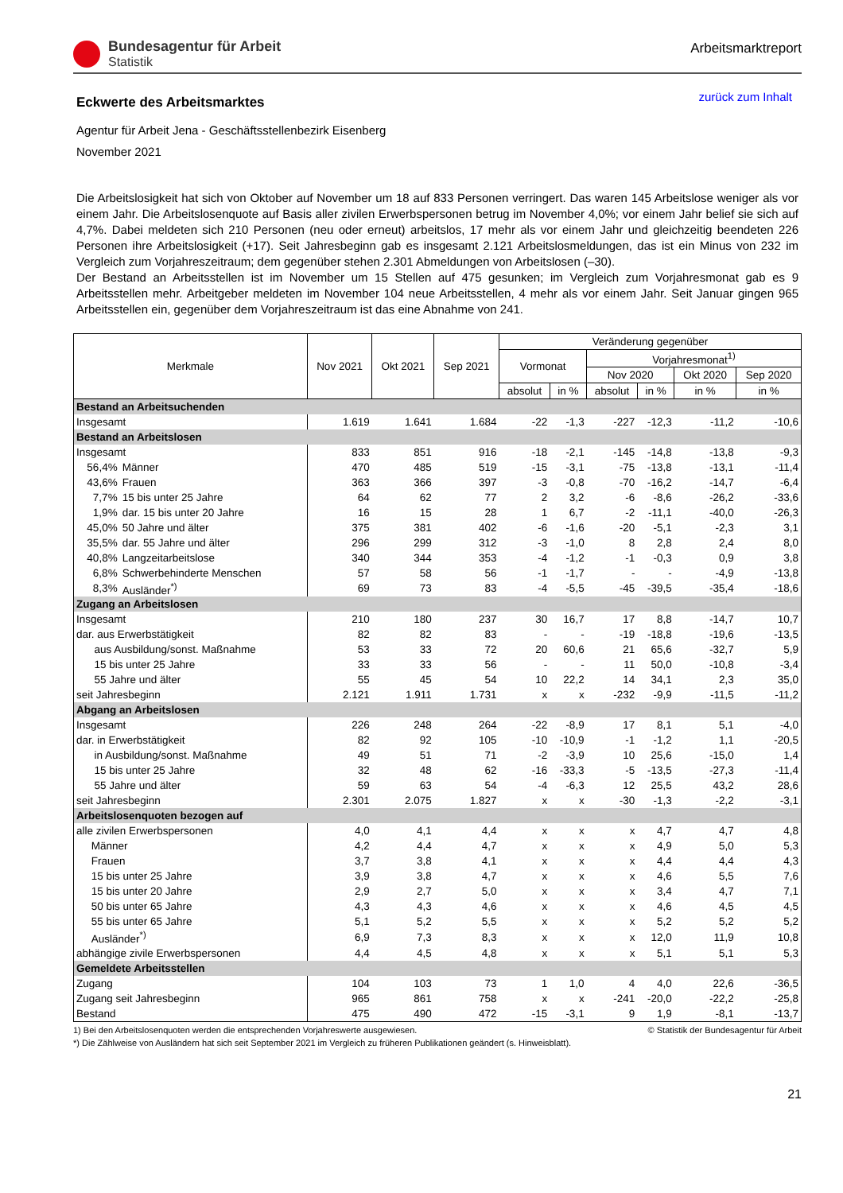Bundesagentur für Arbeit
Statistik
Arbeitsmarktreport
Eckwerte des Arbeitsmarktes
zurück zum Inhalt
Agentur für Arbeit Jena - Geschäftsstellenbezirk Eisenberg
November 2021
Die Arbeitslosigkeit hat sich von Oktober auf November um 18 auf 833 Personen verringert. Das waren 145 Arbeitslose weniger als vor einem Jahr. Die Arbeitslosenquote auf Basis aller zivilen Erwerbspersonen betrug im November 4,0%; vor einem Jahr belief sie sich auf 4,7%. Dabei meldeten sich 210 Personen (neu oder erneut) arbeitslos, 17 mehr als vor einem Jahr und gleichzeitig beendeten 226 Personen ihre Arbeitslosigkeit (+17). Seit Jahresbeginn gab es insgesamt 2.121 Arbeitslosmeldungen, das ist ein Minus von 232 im Vergleich zum Vorjahreszeitraum; dem gegenüber stehen 2.301 Abmeldungen von Arbeitslosen (–30).
Der Bestand an Arbeitsstellen ist im November um 15 Stellen auf 475 gesunken; im Vergleich zum Vorjahresmonat gab es 9 Arbeitsstellen mehr. Arbeitgeber meldeten im November 104 neue Arbeitsstellen, 4 mehr als vor einem Jahr. Seit Januar gingen 965 Arbeitsstellen ein, gegenüber dem Vorjahreszeitraum ist das eine Abnahme von 241.
| Merkmale | | Nov 2021 | Okt 2021 | Sep 2021 | Veränderung gegenüber | | | | | |
| --- | --- | --- | --- | --- | --- | --- | --- | --- | --- | --- |
| | | | | | Vormonat | | Vorjahresmonat<sup>1)</sup> | | | |
| | | | | | | | Nov 2020 | | Okt 2020 | Sep 2020 |
| | | | | | absolut | in % | absolut | in % | in % | in % |
| Bestand an Arbeitsuchenden | | | | | | | | | | |
| Insgesamt | | 1.619 | 1.641 | 1.684 | -22 | -1,3 | -227 | -12,3 | -11,2 | -10,6 |
| Bestand an Arbeitslosen | | | | | | | | | | |
| Insgesamt | | 833 | 851 | 916 | -18 | -2,1 | -145 | -14,8 | -13,8 | -9,3 |
| 56,4% | Männer | 470 | 485 | 519 | -15 | -3,1 | -75 | -13,8 | -13,1 | -11,4 |
| 43,6% | Frauen | 363 | 366 | 397 | -3 | -0,8 | -70 | -16,2 | -14,7 | -6,4 |
| 7,7% | 15 bis unter 25 Jahre | 64 | 62 | 77 | 2 | 3,2 | -6 | -8,6 | -26,2 | -33,6 |
| 1,9% | dar. 15 bis unter 20 Jahre | 16 | 15 | 28 | 1 | 6,7 | -2 | -11,1 | -40,0 | -26,3 |
| 45,0% | 50 Jahre und älter | 375 | 381 | 402 | -6 | -1,6 | -20 | -5,1 | -2,3 | 3,1 |
| 35,5% | dar. 55 Jahre und älter | 296 | 299 | 312 | -3 | -1,0 | 8 | 2,8 | 2,4 | 8,0 |
| 40,8% | Langzeitarbeitslose | 340 | 344 | 353 | -4 | -1,2 | -1 | -0,3 | 0,9 | 3,8 |
| 6,8% | Schwerbehinderte Menschen | 57 | 58 | 56 | -1 | -1,7 | - | - | -4,9 | -13,8 |
| 8,3% | Ausländer<sup>*)</sup> | 69 | 73 | 83 | -4 | -5,5 | -45 | -39,5 | -35,4 | -18,6 |
| Zugang an Arbeitslosen | | | | | | | | | | |
| Insgesamt | | 210 | 180 | 237 | 30 | 16,7 | 17 | 8,8 | -14,7 | 10,7 |
| dar. aus Erwerbstätigkeit | | 82 | 82 | 83 | - | - | -19 | -18,8 | -19,6 | -13,5 |
| aus Ausbildung/sonst. Maßnahme | | 53 | 33 | 72 | 20 | 60,6 | 21 | 65,6 | -32,7 | 5,9 |
| 15 bis unter 25 Jahre | | 33 | 33 | 56 | - | - | 11 | 50,0 | -10,8 | -3,4 |
| 55 Jahre und älter | | 55 | 45 | 54 | 10 | 22,2 | 14 | 34,1 | 2,3 | 35,0 |
| seit Jahresbeginn | | 2.121 | 1.911 | 1.731 | x | x | -232 | -9,9 | -11,5 | -11,2 |
| Abgang an Arbeitslosen | | | | | | | | | | |
| Insgesamt | | 226 | 248 | 264 | -22 | -8,9 | 17 | 8,1 | 5,1 | -4,0 |
| dar. in Erwerbstätigkeit | | 82 | 92 | 105 | -10 | -10,9 | -1 | -1,2 | 1,1 | -20,5 |
| in Ausbildung/sonst. Maßnahme | | 49 | 51 | 71 | -2 | -3,9 | 10 | 25,6 | -15,0 | 1,4 |
| 15 bis unter 25 Jahre | | 32 | 48 | 62 | -16 | -33,3 | -5 | -13,5 | -27,3 | -11,4 |
| 55 Jahre und älter | | 59 | 63 | 54 | -4 | -6,3 | 12 | 25,5 | 43,2 | 28,6 |
| seit Jahresbeginn | | 2.301 | 2.075 | 1.827 | x | x | -30 | -1,3 | -2,2 | -3,1 |
| Arbeitslosenquoten bezogen auf | | | | | | | | | | |
| alle zivilen Erwerbspersonen | | 4,0 | 4,1 | 4,4 | x | x | x | 4,7 | 4,7 | 4,8 |
| Männer | | 4,2 | 4,4 | 4,7 | x | x | x | 4,9 | 5,0 | 5,3 |
| Frauen | | 3,7 | 3,8 | 4,1 | x | x | x | 4,4 | 4,4 | 4,3 |
| 15 bis unter 25 Jahre | | 3,9 | 3,8 | 4,7 | x | x | x | 4,6 | 5,5 | 7,6 |
| 15 bis unter 20 Jahre | | 2,9 | 2,7 | 5,0 | x | x | x | 3,4 | 4,7 | 7,1 |
| 50 bis unter 65 Jahre | | 4,3 | 4,3 | 4,6 | x | x | x | 4,6 | 4,5 | 4,5 |
| 55 bis unter 65 Jahre | | 5,1 | 5,2 | 5,5 | x | x | x | 5,2 | 5,2 | 5,2 |
| Ausländer<sup>*)</sup> | | 6,9 | 7,3 | 8,3 | x | x | x | 12,0 | 11,9 | 10,8 |
| abhängige zivile Erwerbspersonen | | 4,4 | 4,5 | 4,8 | x | x | x | 5,1 | 5,1 | 5,3 |
| Gemeldete Arbeitsstellen | | | | | | | | | | |
| Zugang | | 104 | 103 | 73 | 1 | 1,0 | 4 | 4,0 | 22,6 | -36,5 |
| Zugang seit Jahresbeginn | | 965 | 861 | 758 | x | x | -241 | -20,0 | -22,2 | -25,8 |
| Bestand | | 475 | 490 | 472 | -15 | -3,1 | 9 | 1,9 | -8,1 | -13,7 |
1) Bei den Arbeitslosenquoten werden die entsprechenden Vorjahreswerte ausgewiesen. © Statistik der Bundesagentur für Arbeit
*) Die Zählweise von Ausländern hat sich seit September 2021 im Vergleich zu früheren Publikationen geändert (s. Hinweisblatt).
21